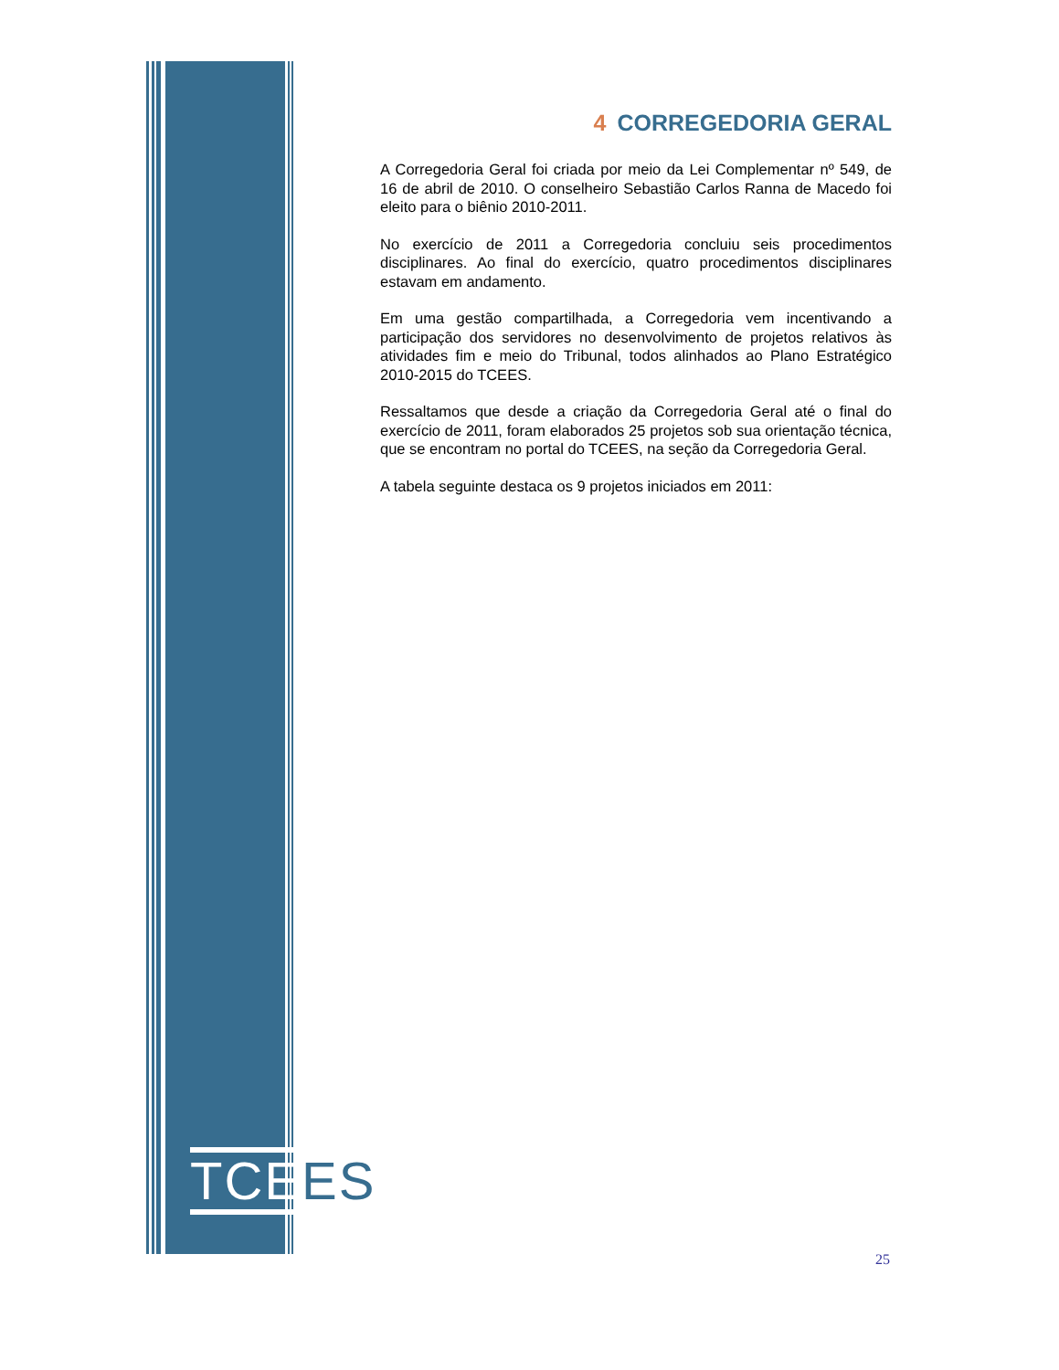TCEES
4 CORREGEDORIA GERAL
A Corregedoria Geral foi criada por meio da Lei Complementar nº 549, de 16 de abril de 2010. O conselheiro Sebastião Carlos Ranna de Macedo foi eleito para o biênio 2010-2011.
No exercício de 2011 a Corregedoria concluiu seis procedimentos disciplinares. Ao final do exercício, quatro procedimentos disciplinares estavam em andamento.
Em uma gestão compartilhada, a Corregedoria vem incentivando a participação dos servidores no desenvolvimento de projetos relativos às atividades fim e meio do Tribunal, todos alinhados ao Plano Estratégico 2010-2015 do TCEES.
Ressaltamos que desde a criação da Corregedoria Geral até o final do exercício de 2011, foram elaborados 25 projetos sob sua orientação técnica, que se encontram no portal do TCEES, na seção da Corregedoria Geral.
A tabela seguinte destaca os 9 projetos iniciados em 2011:
25